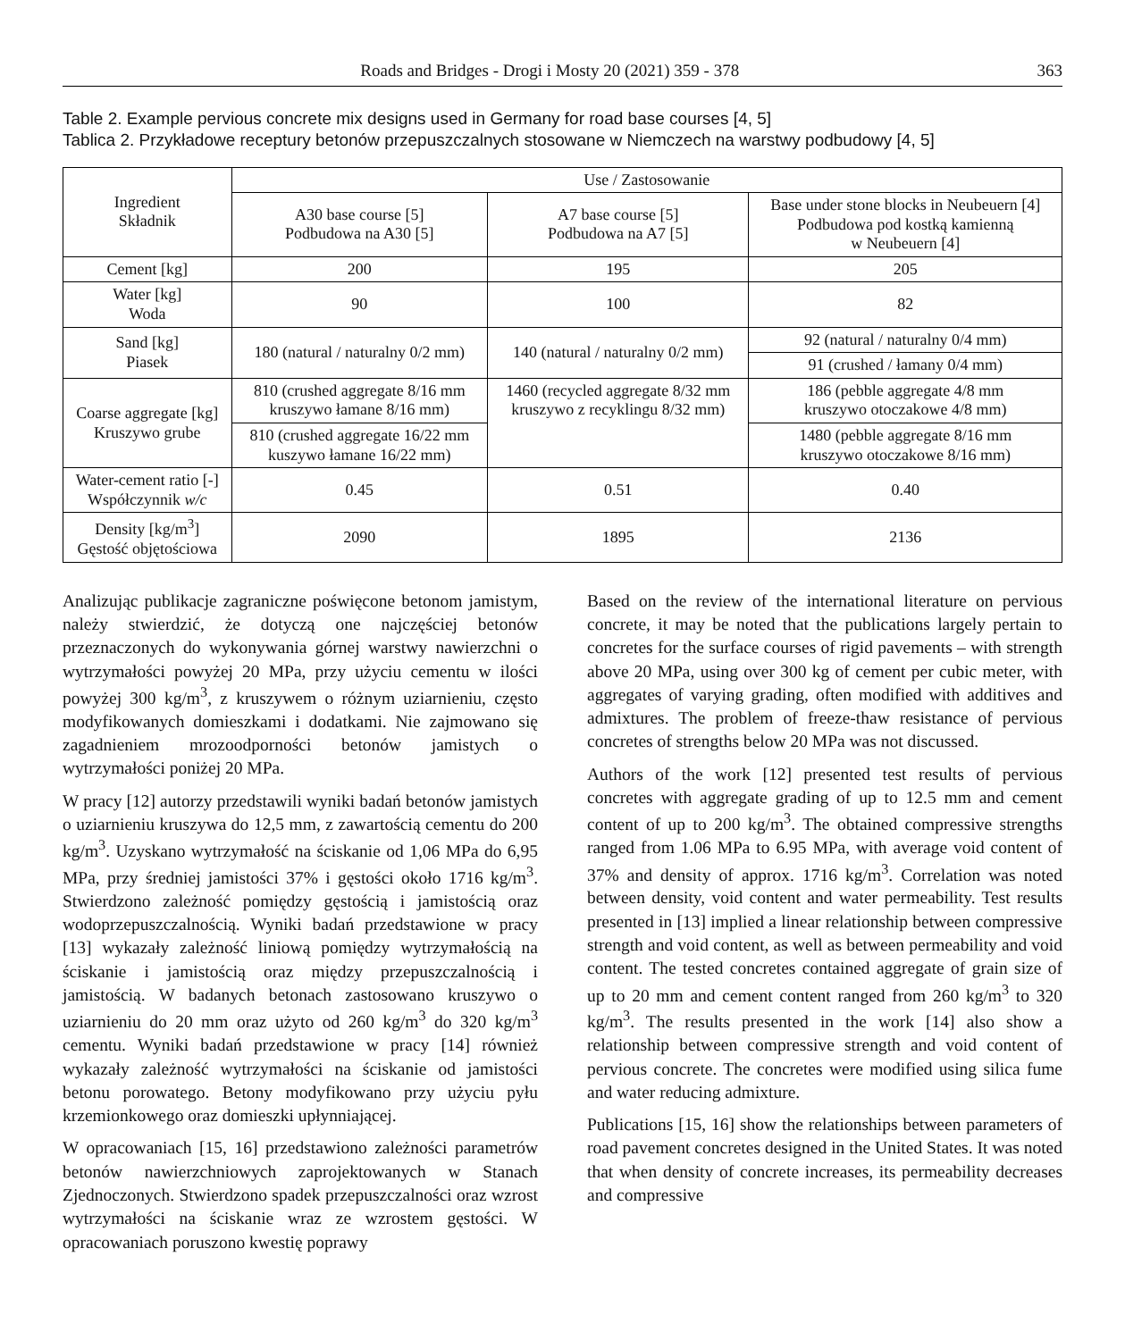Roads and Bridges - Drogi i Mosty 20 (2021) 359 - 378 363
Table 2. Example pervious concrete mix designs used in Germany for road base courses [4, 5]
Tablica 2. Przykładowe receptury betonów przepuszczalnych stosowane w Niemczech na warstwy podbudowy [4, 5]
| Ingredient Składnik | Use / Zastosowanie | | |
| --- | --- | --- | --- |
| | A30 base course [5] Podbudowa na A30 [5] | A7 base course [5] Podbudowa na A7 [5] | Base under stone blocks in Neubeuern [4] Podbudowa pod kostką kamienną w Neubeuern [4] |
| Cement [kg] | 200 | 195 | 205 |
| Water [kg] Woda | 90 | 100 | 82 |
| Sand [kg] Piasek | 180 (natural / naturalny 0/2 mm) | 140 (natural / naturalny 0/2 mm) | 92 (natural / naturalny 0/4 mm) |
| | | | 91 (crushed / łamany 0/4 mm) |
| Coarse aggregate [kg] Kruszywo grube | 810 (crushed aggregate 8/16 mm kruszywo łamane 8/16 mm) | 1460 (recycled aggregate 8/32 mm kruszywo z recyklingu 8/32 mm) | 186 (pebble aggregate 4/8 mm kruszywo otoczakowe 4/8 mm) |
| | 810 (crushed aggregate 16/22 mm kuszywo łamane 16/22 mm) | | 1480 (pebble aggregate 8/16 mm kruszywo otoczakowe 8/16 mm) |
| Water-cement ratio [-] Współczynnik w/c | 0.45 | 0.51 | 0.40 |
| Density [kg/m<sup>3</sup>] Gęstość objętościowa | 2090 | 1895 | 2136 |
Analizując publikacje zagraniczne poświęcone betonom jamistym, należy stwierdzić, że dotyczą one najczęściej betonów przeznaczonych do wykonywania górnej warstwy nawierzchni o wytrzymałości powyżej 20 MPa, przy użyciu cementu w ilości powyżej 300 kg/m<sup>3</sup>, z kruszywem o różnym uziarnieniu, często modyfikowanych domieszkami i dodatkami. Nie zajmowano się zagadnieniem mrozoodporności betonów jamistych o wytrzymałości poniżej 20 MPa.
W pracy [12] autorzy przedstawili wyniki badań betonów jamistych o uziarnieniu kruszywa do 12,5 mm, z zawartością cementu do 200 kg/m<sup>3</sup>. Uzyskano wytrzymałość na ściskanie od 1,06 MPa do 6,95 MPa, przy średniej jamistości 37% i gęstości około 1716 kg/m<sup>3</sup>. Stwierdzono zależność pomiędzy gęstością i jamistością oraz wodoprzepuszczalnością. Wyniki badań przedstawione w pracy [13] wykazały zależność liniową pomiędzy wytrzymałością na ściskanie i jamistością oraz między przepuszczalnością i jamistością. W badanych betonach zastosowano kruszywo o uziarnieniu do 20 mm oraz użyto od 260 kg/m<sup>3</sup> do 320 kg/m<sup>3</sup> cementu. Wyniki badań przedstawione w pracy [14] również wykazały zależność wytrzymałości na ściskanie od jamistości betonu porowatego. Betony modyfikowano przy użyciu pyłu krzemionkowego oraz domieszki upłynniającej.
W opracowaniach [15, 16] przedstawiono zależności parametrów betonów nawierzchniowych zaprojektowanych w Stanach Zjednoczonych. Stwierdzono spadek przepuszczalności oraz wzrost wytrzymałości na ściskanie wraz ze wzrostem gęstości. W opracowaniach poruszono kwestię poprawy
Based on the review of the international literature on pervious concrete, it may be noted that the publications largely pertain to concretes for the surface courses of rigid pavements – with strength above 20 MPa, using over 300 kg of cement per cubic meter, with aggregates of varying grading, often modified with additives and admixtures. The problem of freeze-thaw resistance of pervious concretes of strengths below 20 MPa was not discussed.
Authors of the work [12] presented test results of pervious concretes with aggregate grading of up to 12.5 mm and cement content of up to 200 kg/m<sup>3</sup>. The obtained compressive strengths ranged from 1.06 MPa to 6.95 MPa, with average void content of 37% and density of approx. 1716 kg/m<sup>3</sup>. Correlation was noted between density, void content and water permeability. Test results presented in [13] implied a linear relationship between compressive strength and void content, as well as between permeability and void content. The tested concretes contained aggregate of grain size of up to 20 mm and cement content ranged from 260 kg/m<sup>3</sup> to 320 kg/m<sup>3</sup>. The results presented in the work [14] also show a relationship between compressive strength and void content of pervious concrete. The concretes were modified using silica fume and water reducing admixture.
Publications [15, 16] show the relationships between parameters of road pavement concretes designed in the United States. It was noted that when density of concrete increases, its permeability decreases and compressive